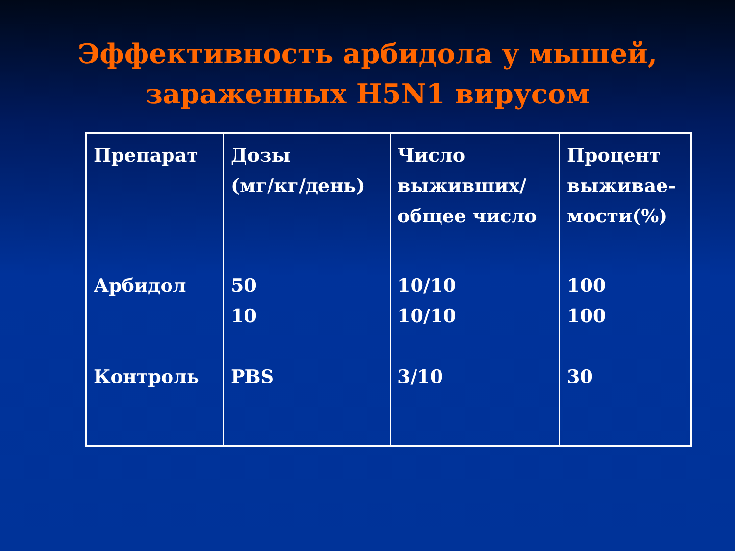Эффективность арбидола у мышей,
зараженных H5N1 вирусом
| Препарат | Дозы (мг/кг/день) | Число выживших/ общее число | Процент выживае-мости(%) |
| Арбидол Контроль | 50 10 PBS | 10/10 10/10 3/10 | 100 100 30 |